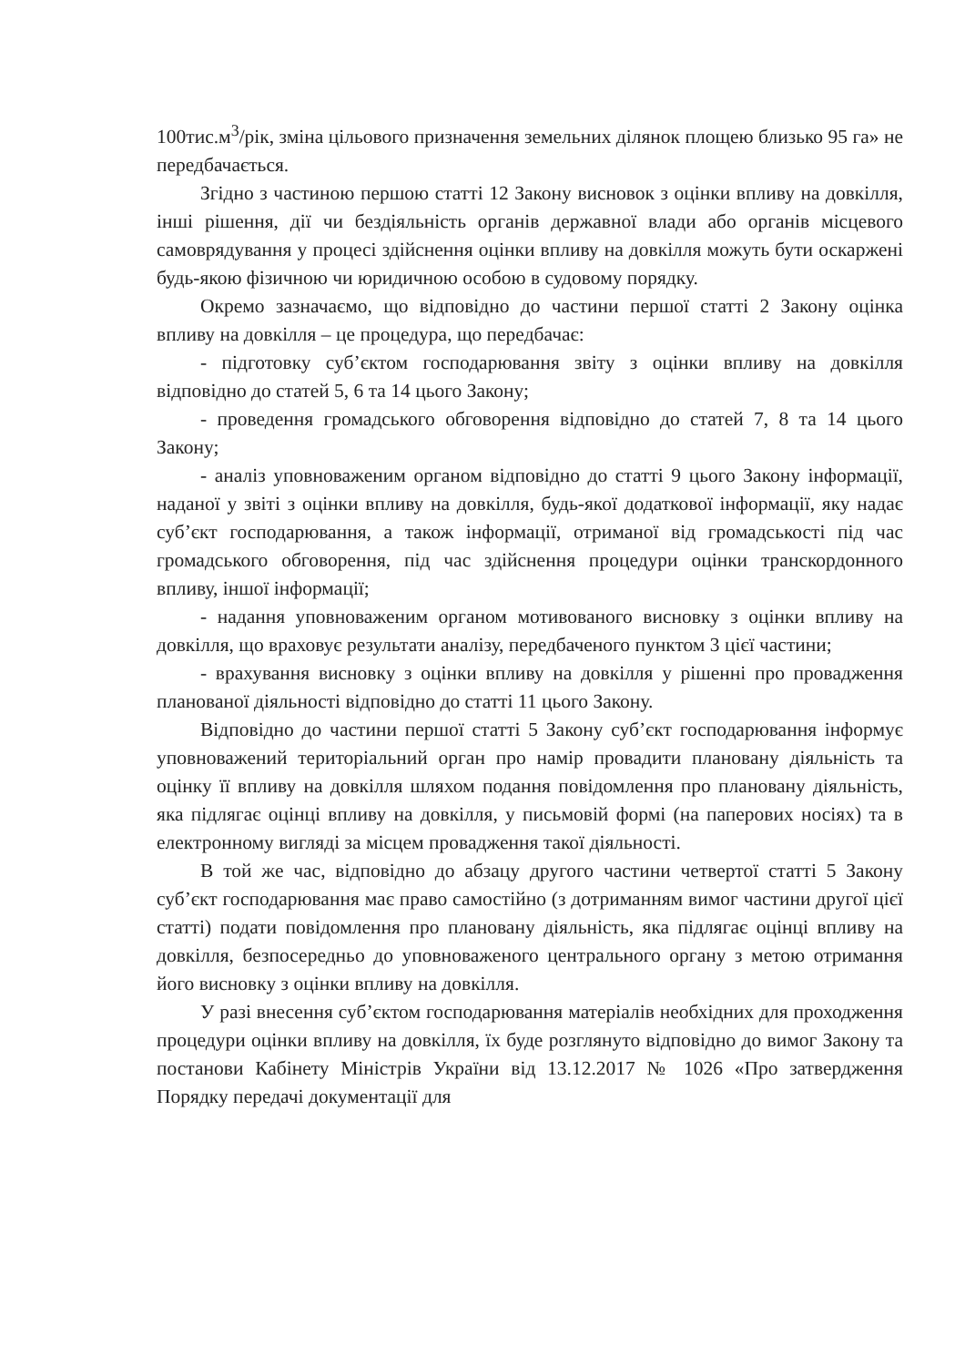100тис.м<sup>3</sup>/рік, зміна цільового призначення земельних ділянок площею близько 95 га» не передбачається.
Згідно з частиною першою статті 12 Закону висновок з оцінки впливу на довкілля, інші рішення, дії чи бездіяльність органів державної влади або органів місцевого самоврядування у процесі здійснення оцінки впливу на довкілля можуть бути оскаржені будь-якою фізичною чи юридичною особою в судовому порядку.
Окремо зазначаємо, що відповідно до частини першої статті 2 Закону оцінка впливу на довкілля – це процедура, що передбачає:
- підготовку суб’єктом господарювання звіту з оцінки впливу на довкілля відповідно до статей 5, 6 та 14 цього Закону;
- проведення громадського обговорення відповідно до статей 7, 8 та 14 цього Закону;
- аналіз уповноваженим органом відповідно до статті 9 цього Закону інформації, наданої у звіті з оцінки впливу на довкілля, будь-якої додаткової інформації, яку надає суб’єкт господарювання, а також інформації, отриманої від громадськості під час громадського обговорення, під час здійснення процедури оцінки транскордонного впливу, іншої інформації;
- надання уповноваженим органом мотивованого висновку з оцінки впливу на довкілля, що враховує результати аналізу, передбаченого пунктом 3 цієї частини;
- врахування висновку з оцінки впливу на довкілля у рішенні про провадження планованої діяльності відповідно до статті 11 цього Закону.
Відповідно до частини першої статті 5 Закону суб’єкт господарювання інформує уповноважений територіальний орган про намір провадити плановану діяльність та оцінку її впливу на довкілля шляхом подання повідомлення про плановану діяльність, яка підлягає оцінці впливу на довкілля, у письмовій формі (на паперових носіях) та в електронному вигляді за місцем провадження такої діяльності.
В той же час, відповідно до абзацу другого частини четвертої статті 5 Закону суб’єкт господарювання має право самостійно (з дотриманням вимог частини другої цієї статті) подати повідомлення про плановану діяльність, яка підлягає оцінці впливу на довкілля, безпосередньо до уповноваженого центрального органу з метою отримання його висновку з оцінки впливу на довкілля.
У разі внесення суб’єктом господарювання матеріалів необхідних для проходження процедури оцінки впливу на довкілля, їх буде розглянуто відповідно до вимог Закону та постанови Кабінету Міністрів України від 13.12.2017 № 1026 «Про затвердження Порядку передачі документації для